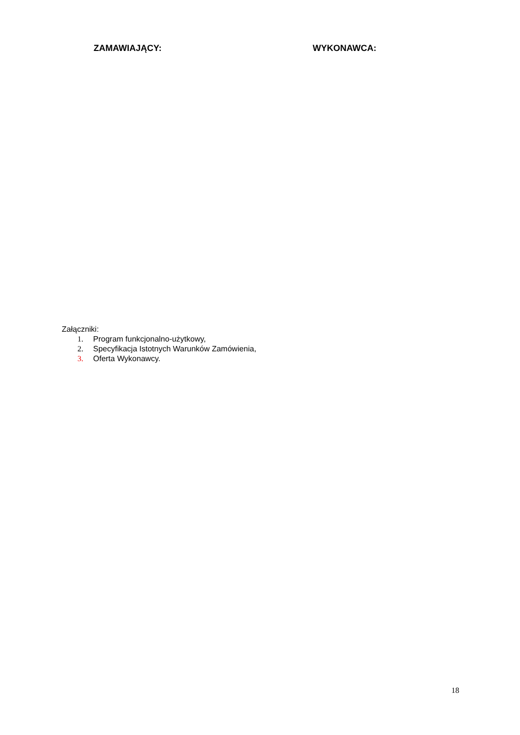ZAMAWIAJĄCY: WYKONAWCA:
Załączniki:
1. Program funkcjonalno-użytkowy,
2. Specyfikacja Istotnych Warunków Zamówienia,
3. Oferta Wykonawcy.
18